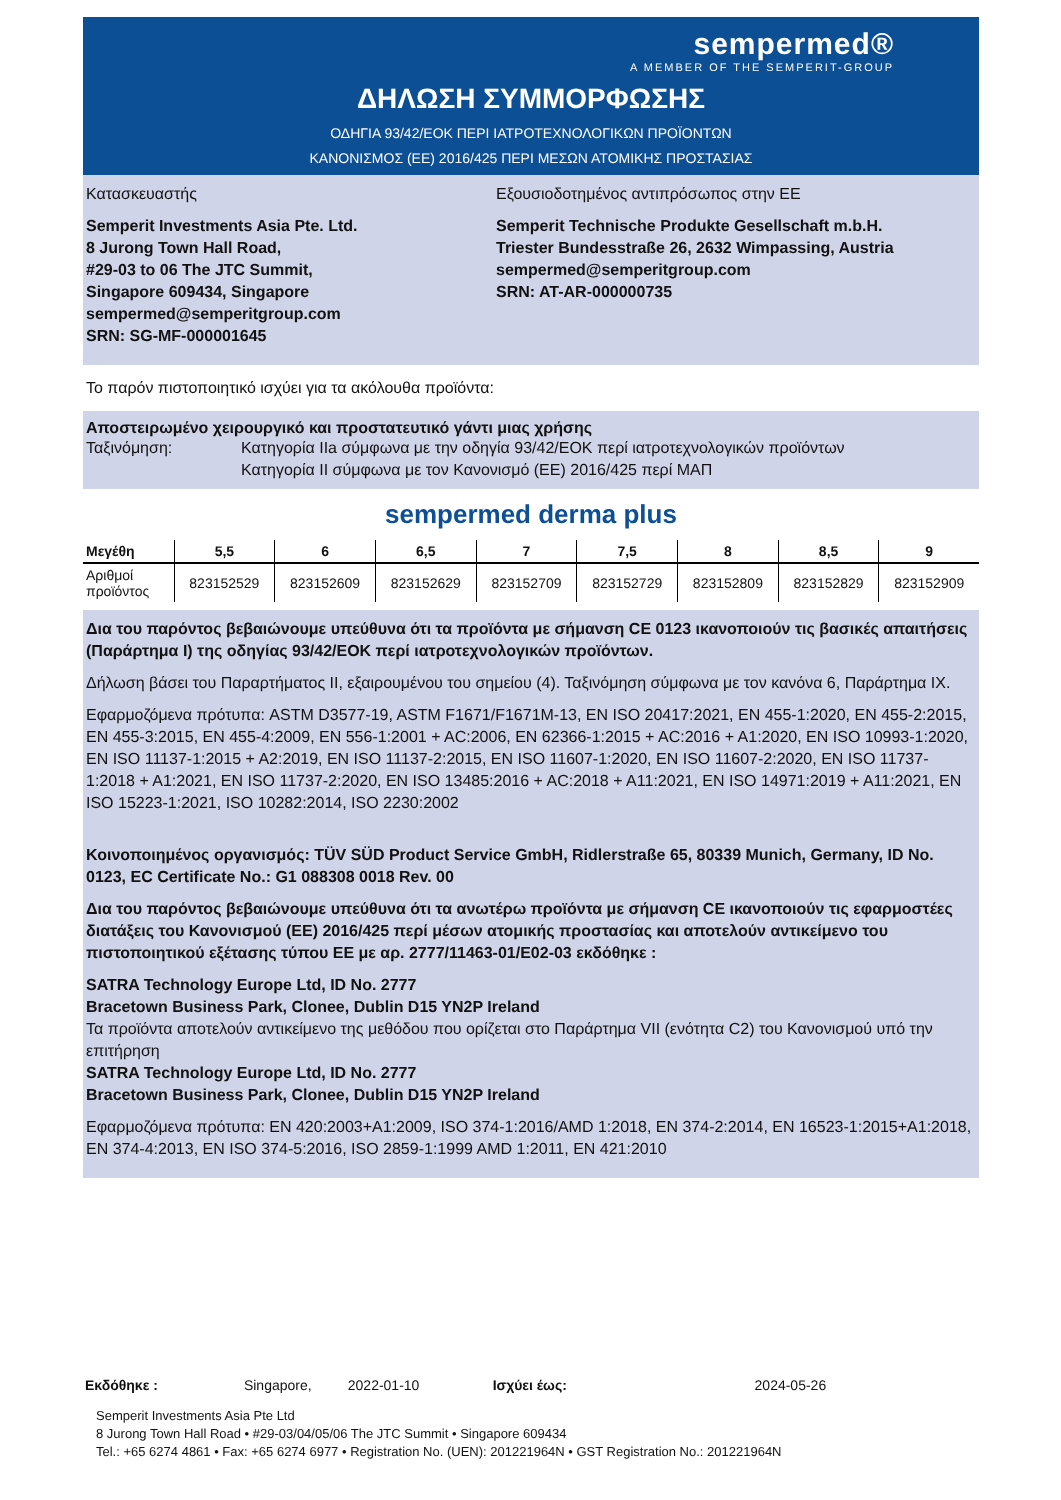sempermed®
A MEMBER OF THE SEMPERIT-GROUP
ΔΗΛΩΣΗ ΣΥΜΜΟΡΦΩΣΗΣ
ΟΔΗΓΙΑ 93/42/ΕΟΚ ΠΕΡΙ ΙΑΤΡΟΤΕΧΝΟΛΟΓΙΚΩΝ ΠΡΟΪΟΝΤΩΝ
ΚΑΝΟΝΙΣΜΟΣ (ΕΕ) 2016/425 ΠΕΡΙ ΜΕΣΩΝ ΑΤΟΜΙΚΗΣ ΠΡΟΣΤΑΣΙΑΣ
Κατασκευαστής
Semperit Investments Asia Pte. Ltd.
8 Jurong Town Hall Road,
#29-03 to 06 The JTC Summit,
Singapore 609434, Singapore
sempermed@semperitgroup.com
SRN: SG-MF-000001645
Εξουσιοδοτημένος αντιπρόσωπος στην ΕΕ
Semperit Technische Produkte Gesellschaft m.b.H.
Triester Bundesstraße 26, 2632 Wimpassing, Austria
sempermed@semperitgroup.com
SRN: AT-AR-000000735
Το παρόν πιστοποιητικό ισχύει για τα ακόλουθα προϊόντα:
Αποστειρωμένο χειρουργικό και προστατευτικό γάντι μιας χρήσης
Ταξινόμηση: Κατηγορία IIa σύμφωνα με την οδηγία 93/42/ΕΟΚ περί ιατροτεχνολογικών προϊόντων
Κατηγορία II σύμφωνα με τον Κανονισμό (ΕΕ) 2016/425 περί ΜΑΠ
sempermed derma plus
| Μεγέθη | 5,5 | 6 | 6,5 | 7 | 7,5 | 8 | 8,5 | 9 |
| --- | --- | --- | --- | --- | --- | --- | --- | --- |
| Αριθμοί προϊόντος | 823152529 | 823152609 | 823152629 | 823152709 | 823152729 | 823152809 | 823152829 | 823152909 |
Δια του παρόντος βεβαιώνουμε υπεύθυνα ότι τα προϊόντα με σήμανση CE 0123 ικανοποιούν τις βασικές απαιτήσεις (Παράρτημα I) της οδηγίας 93/42/ΕΟΚ περί ιατροτεχνολογικών προϊόντων.
Δήλωση βάσει του Παραρτήματος II, εξαιρουμένου του σημείου (4). Ταξινόμηση σύμφωνα με τον κανόνα 6, Παράρτημα IX.
Εφαρμοζόμενα πρότυπα: ASTM D3577-19, ASTM F1671/F1671M-13, EN ISO 20417:2021, EN 455-1:2020, EN 455-2:2015, EN 455-3:2015, EN 455-4:2009, EN 556-1:2001 + AC:2006, EN 62366-1:2015 + AC:2016 + A1:2020, EN ISO 10993-1:2020, EN ISO 11137-1:2015 + A2:2019, EN ISO 11137-2:2015, EN ISO 11607-1:2020, EN ISO 11607-2:2020, EN ISO 11737-1:2018 + A1:2021, EN ISO 11737-2:2020, EN ISO 13485:2016 + AC:2018 + A11:2021, EN ISO 14971:2019 + A11:2021, EN ISO 15223-1:2021, ISO 10282:2014, ISO 2230:2002
Κοινοποιημένος οργανισμός: TÜV SÜD Product Service GmbH, Ridlerstraße 65, 80339 Munich, Germany, ID No. 0123, EC Certificate No.: G1 088308 0018 Rev. 00
Δια του παρόντος βεβαιώνουμε υπεύθυνα ότι τα ανωτέρω προϊόντα με σήμανση CE ικανοποιούν τις εφαρμοστέες διατάξεις του Κανονισμού (ΕΕ) 2016/425 περί μέσων ατομικής προστασίας και αποτελούν αντικείμενο του πιστοποιητικού εξέτασης τύπου ΕΕ με αρ. 2777/11463-01/E02-03 εκδόθηκε :
SATRA Technology Europe Ltd, ID No. 2777
Bracetown Business Park, Clonee, Dublin D15 YN2P Ireland
Τα προϊόντα αποτελούν αντικείμενο της μεθόδου που ορίζεται στο Παράρτημα VII (ενότητα C2) του Κανονισμού υπό την επιτήρηση
SATRA Technology Europe Ltd, ID No. 2777
Bracetown Business Park, Clonee, Dublin D15 YN2P Ireland
Εφαρμοζόμενα πρότυπα: EN 420:2003+A1:2009, ISO 374-1:2016/AMD 1:2018, EN 374-2:2014, EN 16523-1:2015+A1:2018, EN 374-4:2013, EN ISO 374-5:2016, ISO 2859-1:1999 AMD 1:2011, EN 421:2010
Εκδόθηκε : Singapore, 2022-01-10 Ισχύει έως: 2024-05-26
Semperit Investments Asia Pte Ltd
8 Jurong Town Hall Road • #29-03/04/05/06 The JTC Summit • Singapore 609434
Tel.: +65 6274 4861 • Fax: +65 6274 6977 • Registration No. (UEN): 201221964N • GST Registration No.: 201221964N